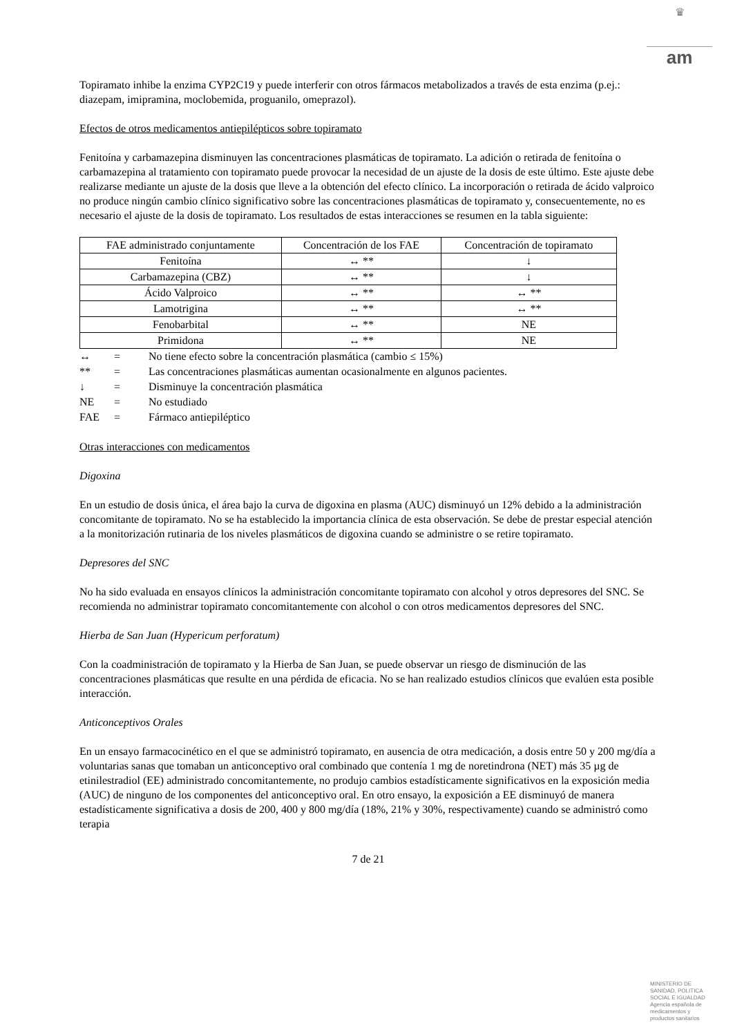♛
am
Topiramato inhibe la enzima CYP2C19 y puede interferir con otros fármacos metabolizados a través de esta enzima (p.ej.: diazepam, imipramina, moclobemida, proguanilo, omeprazol).
Efectos de otros medicamentos antiepilépticos sobre topiramato
Fenitoína y carbamazepina disminuyen las concentraciones plasmáticas de topiramato. La adición o retirada de fenitoína o carbamazepina al tratamiento con topiramato puede provocar la necesidad de un ajuste de la dosis de este último. Este ajuste debe realizarse mediante un ajuste de la dosis que lleve a la obtención del efecto clínico. La incorporación o retirada de ácido valproico no produce ningún cambio clínico significativo sobre las concentraciones plasmáticas de topiramato y, consecuentemente, no es necesario el ajuste de la dosis de topiramato. Los resultados de estas interacciones se resumen en la tabla siguiente:
| FAE administrado conjuntamente | Concentración de los FAE | Concentración de topiramato |
| Fenitoína | ↔ ** | ↓ |
| Carbamazepina (CBZ) | ↔ ** | ↓ |
| Ácido Valproico | ↔ ** | ↔ ** |
| Lamotrigina | ↔ ** | ↔ ** |
| Fenobarbital | ↔ ** | NE |
| Primidona | ↔ ** | NE |
| ↔ | = | No tiene efecto sobre la concentración plasmática (cambio ≤ 15%) |
| ** | = | Las concentraciones plasmáticas aumentan ocasionalmente en algunos pacientes. |
| ↓ | = | Disminuye la concentración plasmática |
| NE | = | No estudiado |
| FAE | = | Fármaco antiepiléptico |
Otras interacciones con medicamentos
Digoxina
En un estudio de dosis única, el área bajo la curva de digoxina en plasma (AUC) disminuyó un 12% debido a la administración concomitante de topiramato. No se ha establecido la importancia clínica de esta observación. Se debe de prestar especial atención a la monitorización rutinaria de los niveles plasmáticos de digoxina cuando se administre o se retire topiramato.
Depresores del SNC
No ha sido evaluada en ensayos clínicos la administración concomitante topiramato con alcohol y otros depresores del SNC. Se recomienda no administrar topiramato concomitantemente con alcohol o con otros medicamentos depresores del SNC.
Hierba de San Juan (Hypericum perforatum)
Con la coadministración de topiramato y la Hierba de San Juan, se puede observar un riesgo de disminución de las concentraciones plasmáticas que resulte en una pérdida de eficacia. No se han realizado estudios clínicos que evalúen esta posible interacción.
Anticonceptivos Orales
En un ensayo farmacocinético en el que se administró topiramato, en ausencia de otra medicación, a dosis entre 50 y 200 mg/día a voluntarias sanas que tomaban un anticonceptivo oral combinado que contenía 1 mg de noretindrona (NET) más 35 µg de etinilestradiol (EE) administrado concomitantemente, no produjo cambios estadísticamente significativos en la exposición media (AUC) de ninguno de los componentes del anticonceptivo oral. En otro ensayo, la exposición a EE disminuyó de manera estadísticamente significativa a dosis de 200, 400 y 800 mg/día (18%, 21% y 30%, respectivamente) cuando se administró como terapia
7 de 21
MINISTERIO DE
SANIDAD, POLITICA
SOCIAL E IGUALDAD
Agencia española de
medicamentos y
productos sanitarios